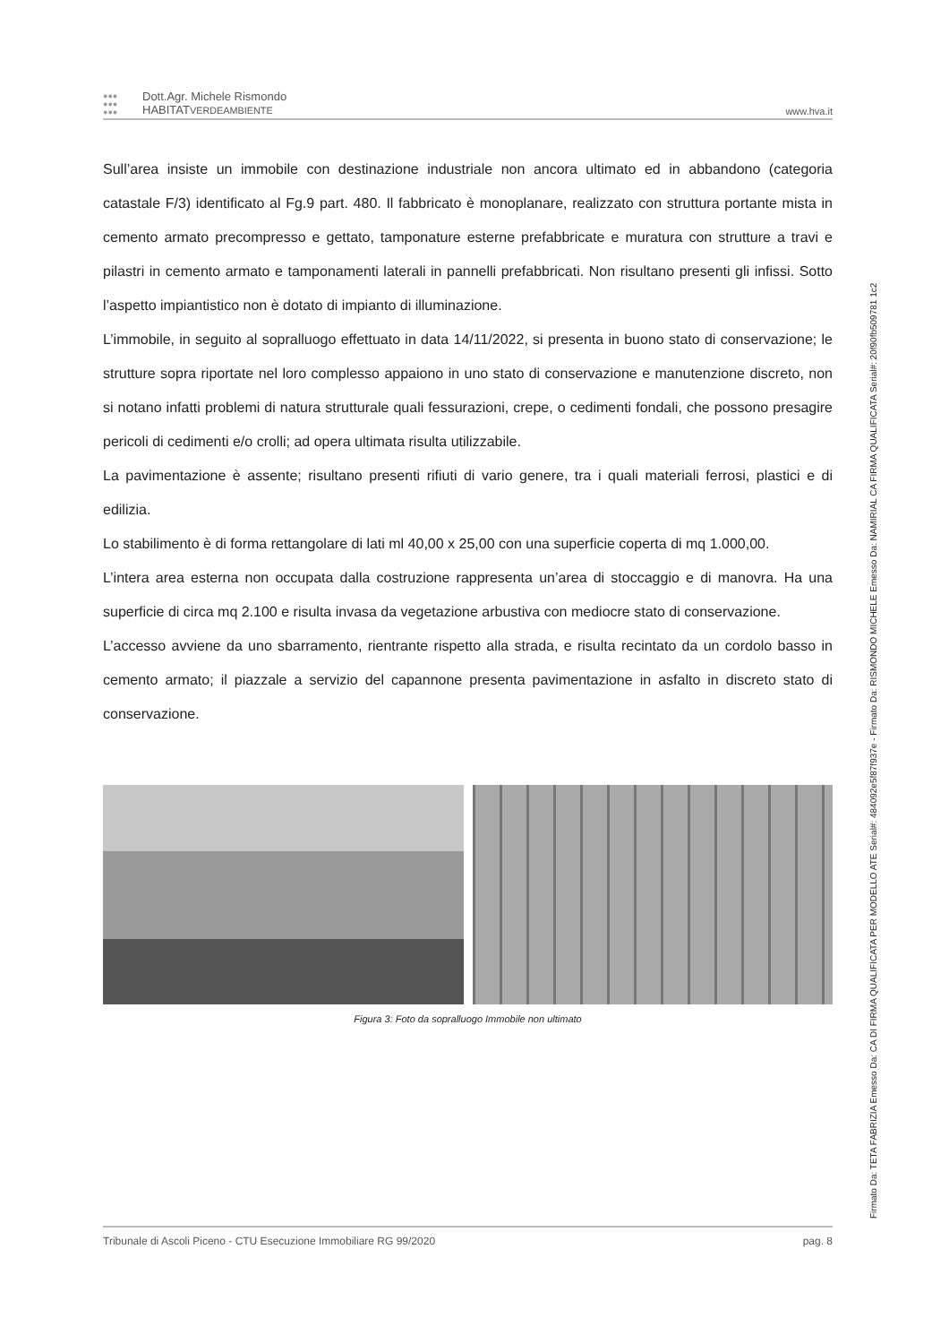●●●
●●●
●●●
Dott.Agr. Michele Rismondo
HABITATVERDEAMBIENTE
www.hva.it
Sull’area insiste un immobile con destinazione industriale non ancora ultimato ed in abbandono (categoria catastale F/3) identificato al Fg.9 part. 480. Il fabbricato è monoplanare, realizzato con struttura portante mista in cemento armato precompresso e gettato, tamponature esterne prefabbricate e muratura con strutture a travi e pilastri in cemento armato e tamponamenti laterali in pannelli prefabbricati. Non risultano presenti gli infissi. Sotto l’aspetto impiantistico non è dotato di impianto di illuminazione.
L’immobile, in seguito al sopralluogo effettuato in data 14/11/2022, si presenta in buono stato di conservazione; le strutture sopra riportate nel loro complesso appaiono in uno stato di conservazione e manutenzione discreto, non si notano infatti problemi di natura strutturale quali fessurazioni, crepe, o cedimenti fondali, che possono presagire pericoli di cedimenti e/o crolli; ad opera ultimata risulta utilizzabile.
La pavimentazione è assente; risultano presenti rifiuti di vario genere, tra i quali materiali ferrosi, plastici e di edilizia.
Lo stabilimento è di forma rettangolare di lati ml 40,00 x 25,00 con una superficie coperta di mq 1.000,00.
L’intera area esterna non occupata dalla costruzione rappresenta un’area di stoccaggio e di manovra. Ha una superficie di circa mq 2.100 e risulta invasa da vegetazione arbustiva con mediocre stato di conservazione.
L’accesso avviene da uno sbarramento, rientrante rispetto alla strada, e risulta recintato da un cordolo basso in cemento armato; il piazzale a servizio del capannone presenta pavimentazione in asfalto in discreto stato di conservazione.
Figura 3: Foto da sopralluogo Immobile non ultimato
Tribunale di Ascoli Piceno - CTU Esecuzione Immobiliare RG 99/2020 pag. 8
Firmato Da: TETA FABRIZIA Emesso Da: CA DI FIRMA QUALIFICATA PER MODELLO ATE Serial#: 484092e5f87f937e - Firmato Da: RISMONDO MICHELE Emesso Da: NAMIRIAL CA FIRMA QUALIFICATA Serial#: 20f90fb509781 1c2